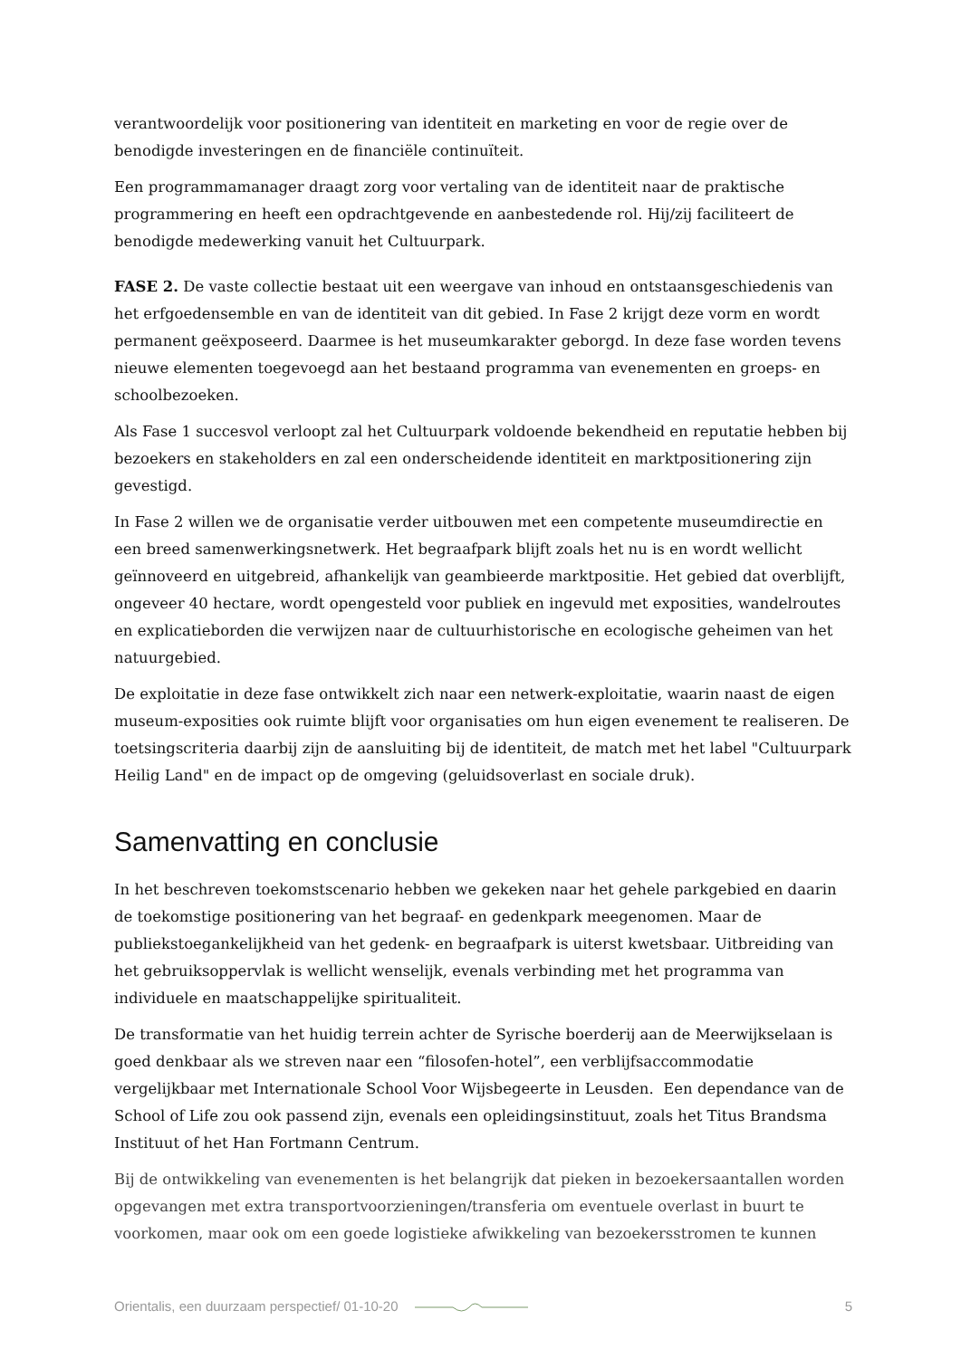verantwoordelijk voor positionering van identiteit en marketing en voor de regie over de benodigde investeringen en de financiële continuïteit.
Een programmamanager draagt zorg voor vertaling van de identiteit naar de praktische programmering en heeft een opdrachtgevende en aanbestedende rol. Hij/zij faciliteert de benodigde medewerking vanuit het Cultuurpark.
FASE 2. De vaste collectie bestaat uit een weergave van inhoud en ontstaansgeschiedenis van het erfgoedensemble en van de identiteit van dit gebied. In Fase 2 krijgt deze vorm en wordt permanent geëxposeerd. Daarmee is het museumkarakter geborgd. In deze fase worden tevens nieuwe elementen toegevoegd aan het bestaand programma van evenementen en groeps- en schoolbezoeken.
Als Fase 1 succesvol verloopt zal het Cultuurpark voldoende bekendheid en reputatie hebben bij bezoekers en stakeholders en zal een onderscheidende identiteit en marktpositionering zijn gevestigd.
In Fase 2 willen we de organisatie verder uitbouwen met een competente museumdirectie en een breed samenwerkingsnetwerk. Het begraafpark blijft zoals het nu is en wordt wellicht geïnnoveerd en uitgebreid, afhankelijk van geambieerde marktpositie. Het gebied dat overblijft, ongeveer 40 hectare, wordt opengesteld voor publiek en ingevuld met exposities, wandelroutes en explicatieborden die verwijzen naar de cultuurhistorische en ecologische geheimen van het natuurgebied.
De exploitatie in deze fase ontwikkelt zich naar een netwerk-exploitatie, waarin naast de eigen museum-exposities ook ruimte blijft voor organisaties om hun eigen evenement te realiseren. De toetsingscriteria daarbij zijn de aansluiting bij de identiteit, de match met het label "Cultuurpark Heilig Land" en de impact op de omgeving (geluidsoverlast en sociale druk).
Samenvatting en conclusie
In het beschreven toekomstscenario hebben we gekeken naar het gehele parkgebied en daarin de toekomstige positionering van het begraaf- en gedenkpark meegenomen. Maar de publiekstoegankelijkheid van het gedenk- en begraafpark is uiterst kwetsbaar. Uitbreiding van het gebruiksoppervlak is wellicht wenselijk, evenals verbinding met het programma van individuele en maatschappelijke spiritualiteit.
De transformatie van het huidig terrein achter de Syrische boerderij aan de Meerwijkselaan is goed denkbaar als we streven naar een “filosofen-hotel”, een verblijfsaccommodatie vergelijkbaar met Internationale School Voor Wijsbegeerte in Leusden. Een dependance van de School of Life zou ook passend zijn, evenals een opleidingsinstituut, zoals het Titus Brandsma Instituut of het Han Fortmann Centrum.
Bij de ontwikkeling van evenementen is het belangrijk dat pieken in bezoekersaantallen worden opgevangen met extra transportvoorzieningen/transferia om eventuele overlast in buurt te voorkomen, maar ook om een goede logistieke afwikkeling van bezoekersstromen te kunnen
Orientalis, een duurzaam perspectief/ 01-10-20 5